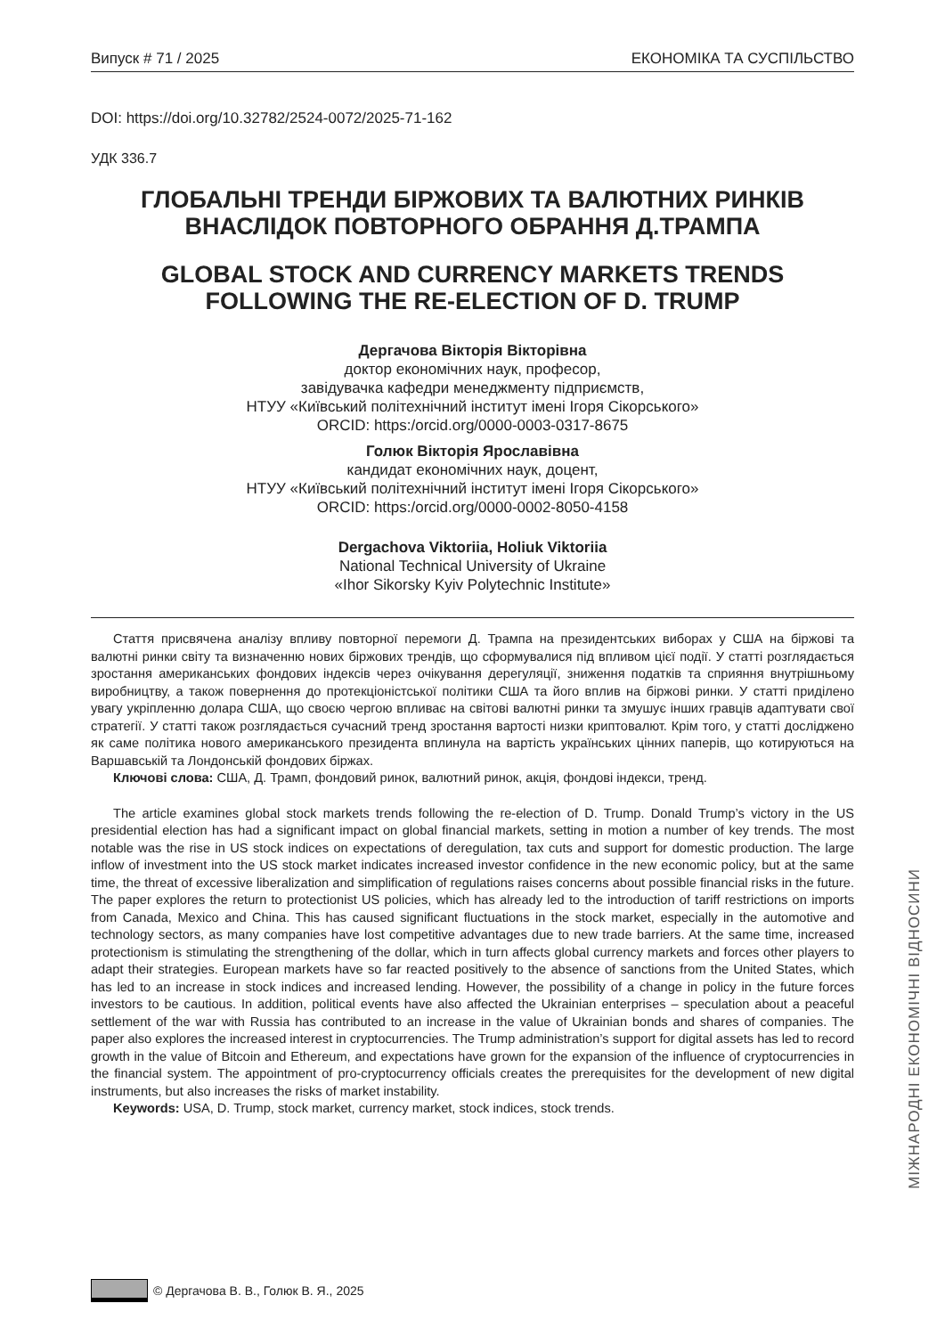Випуск # 71 / 2025 ЕКОНОМІКА ТА СУСПІЛЬСТВО
DOI: https://doi.org/10.32782/2524-0072/2025-71-162
УДК 336.7
ГЛОБАЛЬНІ ТРЕНДИ БІРЖОВИХ ТА ВАЛЮТНИХ РИНКІВ ВНАСЛІДОК ПОВТОРНОГО ОБРАННЯ Д.ТРАМПА
GLOBAL STOCK AND CURRENCY MARKETS TRENDS FOLLOWING THE RE-ELECTION OF D. TRUMP
Дергачова Вікторія Вікторівна
доктор економічних наук, професор,
завідувачка кафедри менеджменту підприємств,
НТУУ «Київський політехнічний інститут імені Ігоря Сікорського»
ORCID: https:/orcid.org/0000-0003-0317-8675
Голюк Вікторія Ярославівна
кандидат економічних наук, доцент,
НТУУ «Київський політехнічний інститут імені Ігоря Сікорського»
ORCID: https:/orcid.org/0000-0002-8050-4158
Dergachova Viktoriia, Holiuk Viktoriia
National Technical University of Ukraine
«Ihor Sikorsky Kyiv Polytechnic Institute»
Стаття присвячена аналізу впливу повторної перемоги Д. Трампа на президентських виборах у США на біржові та валютні ринки світу та визначенню нових біржових трендів, що сформувалися під впливом цієї події. У статті розглядається зростання американських фондових індексів через очікування дерегуляції, зниження податків та сприяння внутрішньому виробництву, а також повернення до протекціоністської політики США та його вплив на біржові ринки. У статті приділено увагу укріпленню долара США, що своєю чергою впливає на світові валютні ринки та змушує інших гравців адаптувати свої стратегії. У статті також розглядається сучасний тренд зростання вартості низки криптовалют. Крім того, у статті досліджено як саме політика нового американського президента вплинула на вартість українських цінних паперів, що котируються на Варшавській та Лондонській фондових біржах.
Ключові слова: США, Д. Трамп, фондовий ринок, валютний ринок, акція, фондові індекси, тренд.
The article examines global stock markets trends following the re-election of D. Trump. Donald Trump’s victory in the US presidential election has had a significant impact on global financial markets, setting in motion a number of key trends. The most notable was the rise in US stock indices on expectations of deregulation, tax cuts and support for domestic production. The large inflow of investment into the US stock market indicates increased investor confidence in the new economic policy, but at the same time, the threat of excessive liberalization and simplification of regulations raises concerns about possible financial risks in the future. The paper explores the return to protectionist US policies, which has already led to the introduction of tariff restrictions on imports from Canada, Mexico and China. This has caused significant fluctuations in the stock market, especially in the automotive and technology sectors, as many companies have lost competitive advantages due to new trade barriers. At the same time, increased protectionism is stimulating the strengthening of the dollar, which in turn affects global currency markets and forces other players to adapt their strategies. European markets have so far reacted positively to the absence of sanctions from the United States, which has led to an increase in stock indices and increased lending. However, the possibility of a change in policy in the future forces investors to be cautious. In addition, political events have also affected the Ukrainian enterprises – speculation about a peaceful settlement of the war with Russia has contributed to an increase in the value of Ukrainian bonds and shares of companies. The paper also explores the increased interest in cryptocurrencies. The Trump administration’s support for digital assets has led to record growth in the value of Bitcoin and Ethereum, and expectations have grown for the expansion of the influence of cryptocurrencies in the financial system. The appointment of pro-cryptocurrency officials creates the prerequisites for the development of new digital instruments, but also increases the risks of market instability.
Keywords: USA, D. Trump, stock market, currency market, stock indices, stock trends.
МІЖНАРОДНІ ЕКОНОМІЧНІ ВІДНОСИНИ
© Дергачова В. В., Голюк В. Я., 2025